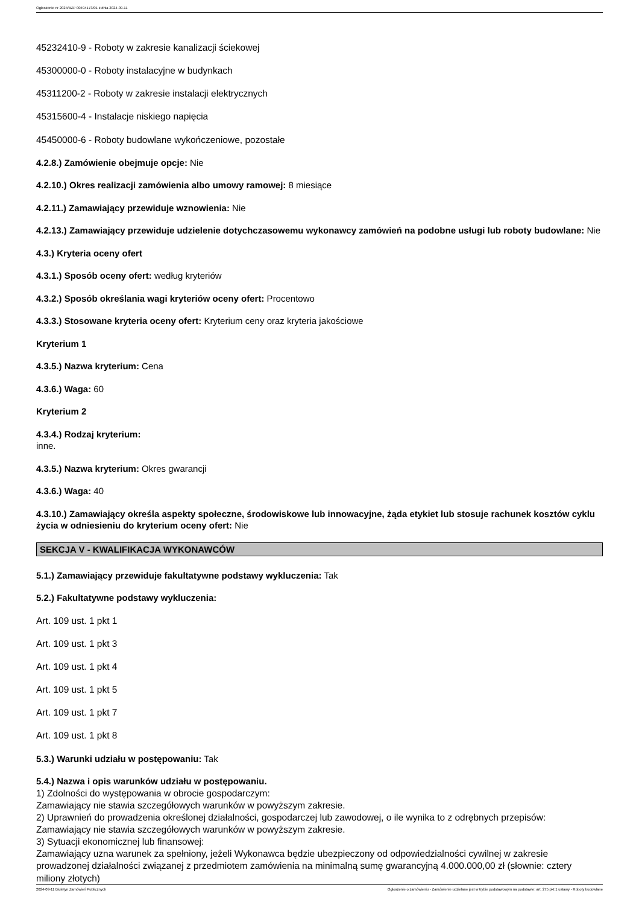Ogłoszenie nr 2024/BZP 00494173/01 z dnia 2024-09-11
45232410-9 - Roboty w zakresie kanalizacji ściekowej
45300000-0 - Roboty instalacyjne w budynkach
45311200-2 - Roboty w zakresie instalacji elektrycznych
45315600-4 - Instalacje niskiego napięcia
45450000-6 - Roboty budowlane wykończeniowe, pozostałe
4.2.8.) Zamówienie obejmuje opcje: Nie
4.2.10.) Okres realizacji zamówienia albo umowy ramowej: 8 miesiące
4.2.11.) Zamawiający przewiduje wznowienia: Nie
4.2.13.) Zamawiający przewiduje udzielenie dotychczasowemu wykonawcy zamówień na podobne usługi lub roboty budowlane: Nie
4.3.) Kryteria oceny ofert
4.3.1.) Sposób oceny ofert: według kryteriów
4.3.2.) Sposób określania wagi kryteriów oceny ofert: Procentowo
4.3.3.) Stosowane kryteria oceny ofert: Kryterium ceny oraz kryteria jakościowe
Kryterium 1
4.3.5.) Nazwa kryterium: Cena
4.3.6.) Waga: 60
Kryterium 2
4.3.4.) Rodzaj kryterium:
inne.
4.3.5.) Nazwa kryterium: Okres gwarancji
4.3.6.) Waga: 40
4.3.10.) Zamawiający określa aspekty społeczne, środowiskowe lub innowacyjne, żąda etykiet lub stosuje rachunek kosztów cyklu życia w odniesieniu do kryterium oceny ofert: Nie
SEKCJA V - KWALIFIKACJA WYKONAWCÓW
5.1.) Zamawiający przewiduje fakultatywne podstawy wykluczenia: Tak
5.2.) Fakultatywne podstawy wykluczenia:
Art. 109 ust. 1 pkt 1
Art. 109 ust. 1 pkt 3
Art. 109 ust. 1 pkt 4
Art. 109 ust. 1 pkt 5
Art. 109 ust. 1 pkt 7
Art. 109 ust. 1 pkt 8
5.3.) Warunki udziału w postępowaniu: Tak
5.4.) Nazwa i opis warunków udziału w postępowaniu.
1) Zdolności do występowania w obrocie gospodarczym:
Zamawiający nie stawia szczegółowych warunków w powyższym zakresie.
2) Uprawnień do prowadzenia określonej działalności, gospodarczej lub zawodowej, o ile wynika to z odrębnych przepisów:
Zamawiający nie stawia szczegółowych warunków w powyższym zakresie.
3) Sytuacji ekonomicznej lub finansowej:
Zamawiający uzna warunek za spełniony, jeżeli Wykonawca będzie ubezpieczony od odpowiedzialności cywilnej w zakresie prowadzonej działalności związanej z przedmiotem zamówienia na minimalną sumę gwarancyjną 4.000.000,00 zł (słownie: cztery miliony złotych)
2024-09-11 Biuletyn Zamówień Publicznych Ogłoszenie o zamówieniu - Zamówienie udzielane jest w trybie podstawowym na podstawie: art. 275 pkt 1 ustawy - Roboty budowlane